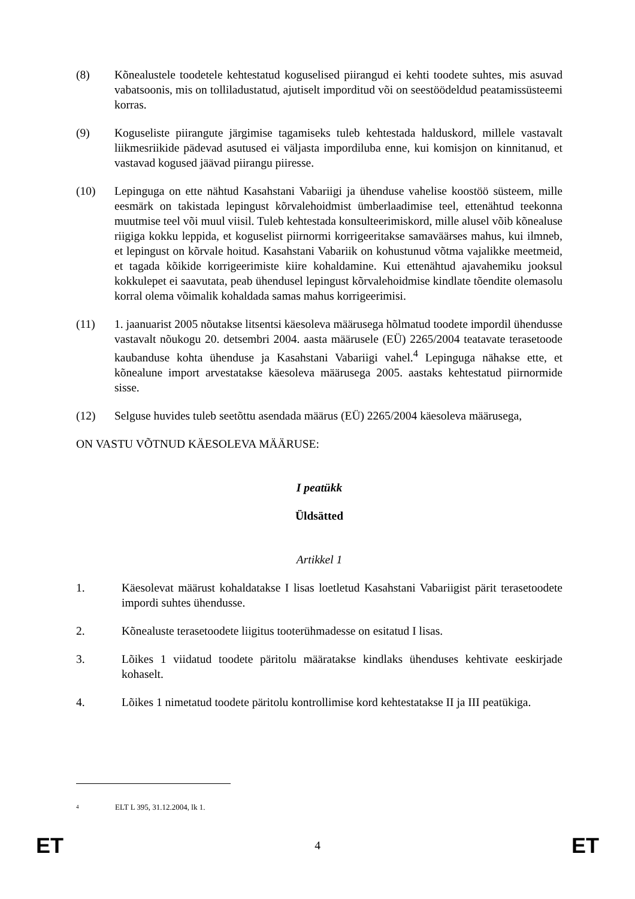(8) Kõnealustele toodetele kehtestatud koguselised piirangud ei kehti toodete suhtes, mis asuvad vabatsoonis, mis on tolliladustatud, ajutiselt imporditud või on seestöödeldud peatamissüsteemi korras.
(9) Koguseliste piirangute järgimise tagamiseks tuleb kehtestada halduskord, millele vastavalt liikmesriikide pädevad asutused ei väljasta impordiluba enne, kui komisjon on kinnitanud, et vastavad kogused jäävad piirangu piiresse.
(10) Lepinguga on ette nähtud Kasahstani Vabariigi ja ühenduse vahelise koostöö süsteem, mille eesmärk on takistada lepingust kõrvalehoidmist ümberlaadimise teel, ettenähtud teekonna muutmise teel või muul viisil. Tuleb kehtestada konsulteerimiskord, mille alusel võib kõnealuse riigiga kokku leppida, et koguselist piirnormi korrigeeritakse samaväärses mahus, kui ilmneb, et lepingust on kõrvale hoitud. Kasahstani Vabariik on kohustunud võtma vajalikke meetmeid, et tagada kõikide korrigeerimiste kiire kohaldamine. Kui ettenähtud ajavahemiku jooksul kokkulepet ei saavutata, peab ühendusel lepingust kõrvalehoidmise kindlate tõendite olemasolu korral olema võimalik kohaldada samas mahus korrigeerimisi.
(11) 1. jaanuarist 2005 nõutakse litsentsi käesoleva määrusega hõlmatud toodete impordil ühendusse vastavalt nõukogu 20. detsembri 2004. aasta määrusele (EÜ) 2265/2004 teatavate terasetoode kaubanduse kohta ühenduse ja Kasahstani Vabariigi vahel.<sup>4</sup> Lepinguga nähakse ette, et kõnealune import arvestatakse käesoleva määrusega 2005. aastaks kehtestatud piirnormide sisse.
(12) Selguse huvides tuleb seetõttu asendada määrus (EÜ) 2265/2004 käesoleva määrusega,
ON VASTU VÕTNUD KÄESOLEVA MÄÄRUSE:
I peatükk
Üldsätted
Artikkel 1
1. Käesolevat määrust kohaldatakse I lisas loetletud Kasahstani Vabariigist pärit terasetoodete impordi suhtes ühendusse.
2. Kõnealuste terasetoodete liigitus tooterühmadesse on esitatud I lisas.
3. Lõikes 1 viidatud toodete päritolu määratakse kindlaks ühenduses kehtivate eeskirjade kohaselt.
4. Lõikes 1 nimetatud toodete päritolu kontrollimise kord kehtestatakse II ja III peatükiga.
<sup>4</sup> ELT L 395, 31.12.2004, lk 1.
ET 4 ET